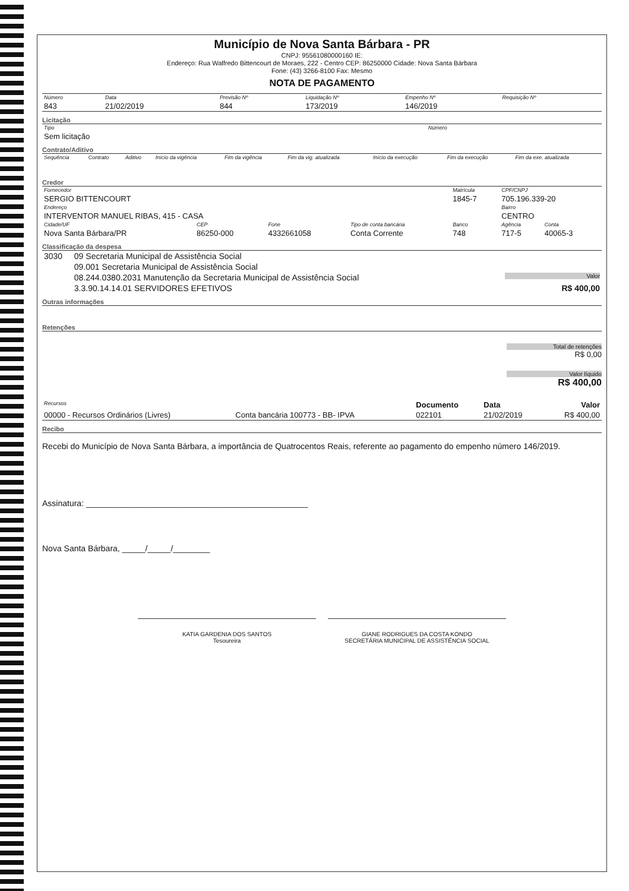Município de Nova Santa Bárbara - PR
CNPJ: 95561080000160 IE:
Endereço: Rua Walfredo Bittencourt de Moraes, 222 - Centro CEP: 86250000 Cidade: Nova Santa Bárbara
Fone: (43) 3266-8100 Fax: Mesmo
NOTA DE PAGAMENTO
| Número | Data | Previsão Nº | Liquidação Nº | Empenho Nº | Requisição Nº |
| --- | --- | --- | --- | --- | --- |
| 843 | 21/02/2019 | 844 | 173/2019 | 146/2019 | |
Licitação
| Tipo | Número |
| --- | --- |
| Sem licitação | |
Contrato/Aditivo
| Sequência | Contrato | Aditivo | Início da vigência | Fim da vigência | Fim da vig. atualizada | Início da execução | Fim da execução | Fim da exe. atualizada |
| --- | --- | --- | --- | --- | --- | --- | --- | --- |
Credor
| Fornecedor | | | | Matrícula | CPF/CNPJ | |
| --- | --- | --- | --- | --- | --- | --- |
| SERGIO BITTENCOURT | | | | 1845-7 | 705.196.339-20 | |
| Endereço | | | | | Bairro | |
| INTERVENTOR MANUEL RIBAS, 415 - CASA | | | | | CENTRO | |
| Cidade/UF | CEP | Fone | Tipo de conta bancária | Banco | Agência | Conta |
| Nova Santa Bárbara/PR | 86250-000 | 4332661058 | Conta Corrente | 748 | 717-5 | 40065-3 |
Classificação da despesa
| 3030 | 09 Secretaria Municipal de Assistência Social | |
| | 09.001 Secretaria Municipal de Assistência Social | |
| | 08.244.0380.2031 Manutenção da Secretaria Municipal de Assistência Social | Valor |
| | 3.3.90.14.14.01 SERVIDORES EFETIVOS | R$ 400,00 |
Outras informações
Retenções
Total de retenções
R$ 0,00
Valor líquido
R$ 400,00
| Recursos | | Documento | Data | Valor |
| --- | --- | --- | --- | --- |
| 00000 - Recursos Ordinários (Livres) | Conta bancária 100773 - BB- IPVA | 022101 | 21/02/2019 | R$ 400,00 |
Recibo
Recebi do Município de Nova Santa Bárbara, a importância de Quatrocentos Reais, referente ao pagamento do empenho número 146/2019.
Assinatura: ________________________________________________
Nova Santa Bárbara, _____/_____/________
KATIA GARDENIA DOS SANTOS
Tesoureira
GIANE RODRIGUES DA COSTA KONDO
SECRETÁRIA MUNICIPAL DE ASSISTÊNCIA SOCIAL